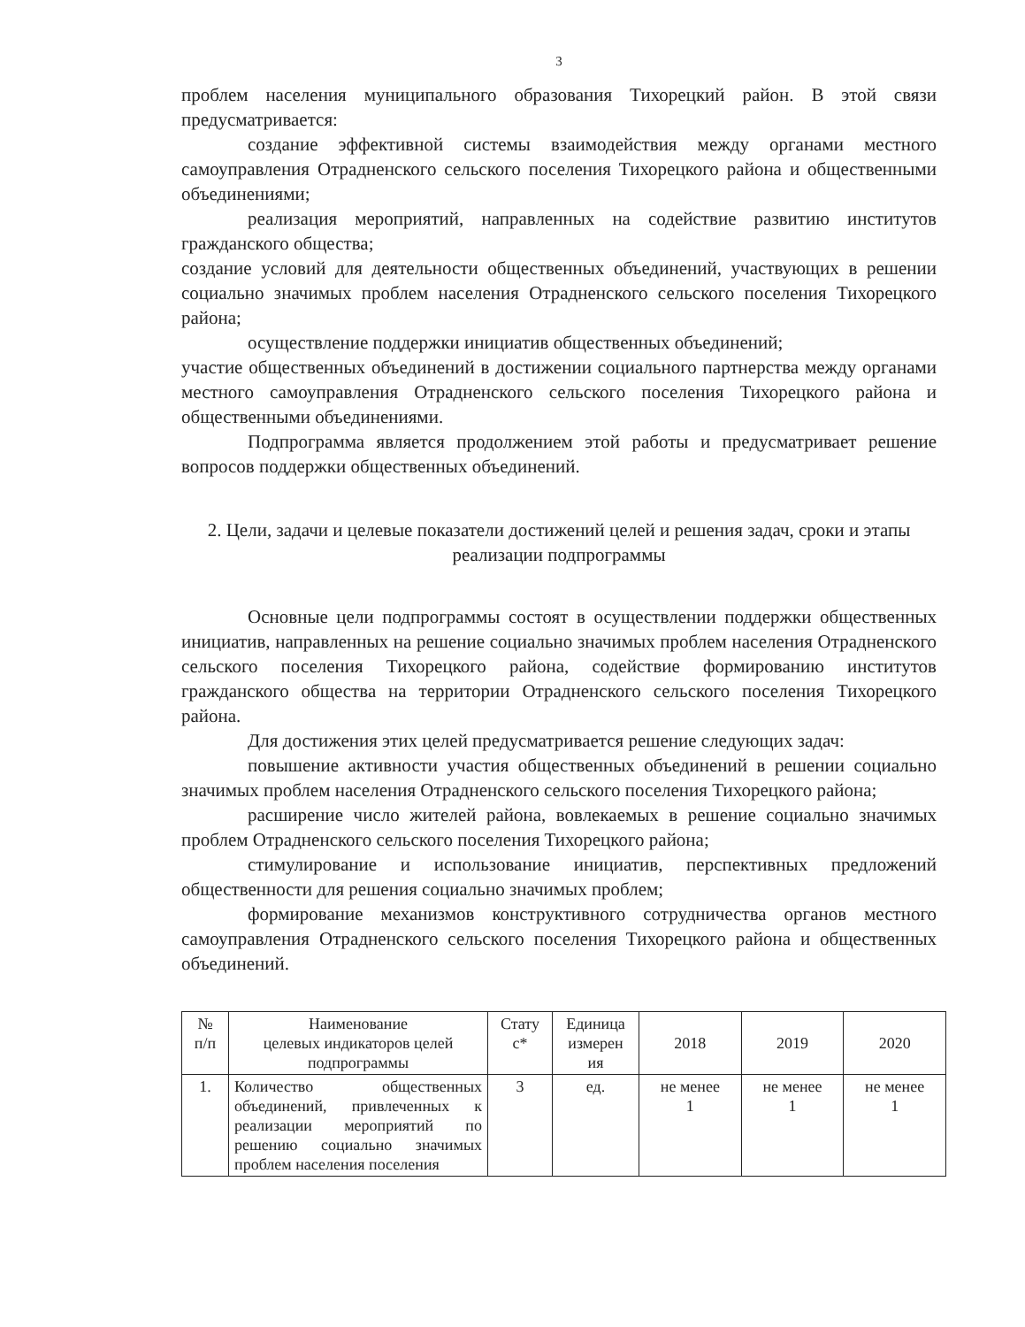3
проблем населения муниципального образования Тихорецкий район. В этой связи предусматривается:
создание эффективной системы взаимодействия между органами местного самоуправления Отрадненского сельского поселения Тихорецкого района и общественными объединениями;
реализация мероприятий, направленных на содействие развитию институтов гражданского общества;
создание условий для деятельности общественных объединений, участвующих в решении социально значимых проблем населения Отрадненского сельского поселения Тихорецкого района;
осуществление поддержки инициатив общественных объединений;
участие общественных объединений в достижении социального партнерства между органами местного самоуправления Отрадненского сельского поселения Тихорецкого района и общественными объединениями.
Подпрограмма является продолжением этой работы и предусматривает решение вопросов поддержки общественных объединений.
2. Цели, задачи и целевые показатели достижений целей и решения задач, сроки и этапы реализации подпрограммы
Основные цели подпрограммы состоят в осуществлении поддержки общественных инициатив, направленных на решение социально значимых проблем населения Отрадненского сельского поселения Тихорецкого района, содействие формированию институтов гражданского общества на территории Отрадненского сельского поселения Тихорецкого района.
Для достижения этих целей предусматривается решение следующих задач:
повышение активности участия общественных объединений в решении социально значимых проблем населения Отрадненского сельского поселения Тихорецкого района;
расширение число жителей района, вовлекаемых в решение социально значимых проблем Отрадненского сельского поселения Тихорецкого района;
стимулирование и использование инициатив, перспективных предложений общественности для решения социально значимых проблем;
формирование механизмов конструктивного сотрудничества органов местного самоуправления Отрадненского сельского поселения Тихорецкого района и общественных объединений.
| № п/п | Наименование целевых индикаторов целей подпрограммы | Стату с* | Единица измерен ия | 2018 | 2019 | 2020 |
| 1. | Количество общественных объединений, привлеченных к реализации мероприятий по решению социально значимых проблем населения поселения | 3 | ед. | не менее 1 | не менее 1 | не менее 1 |